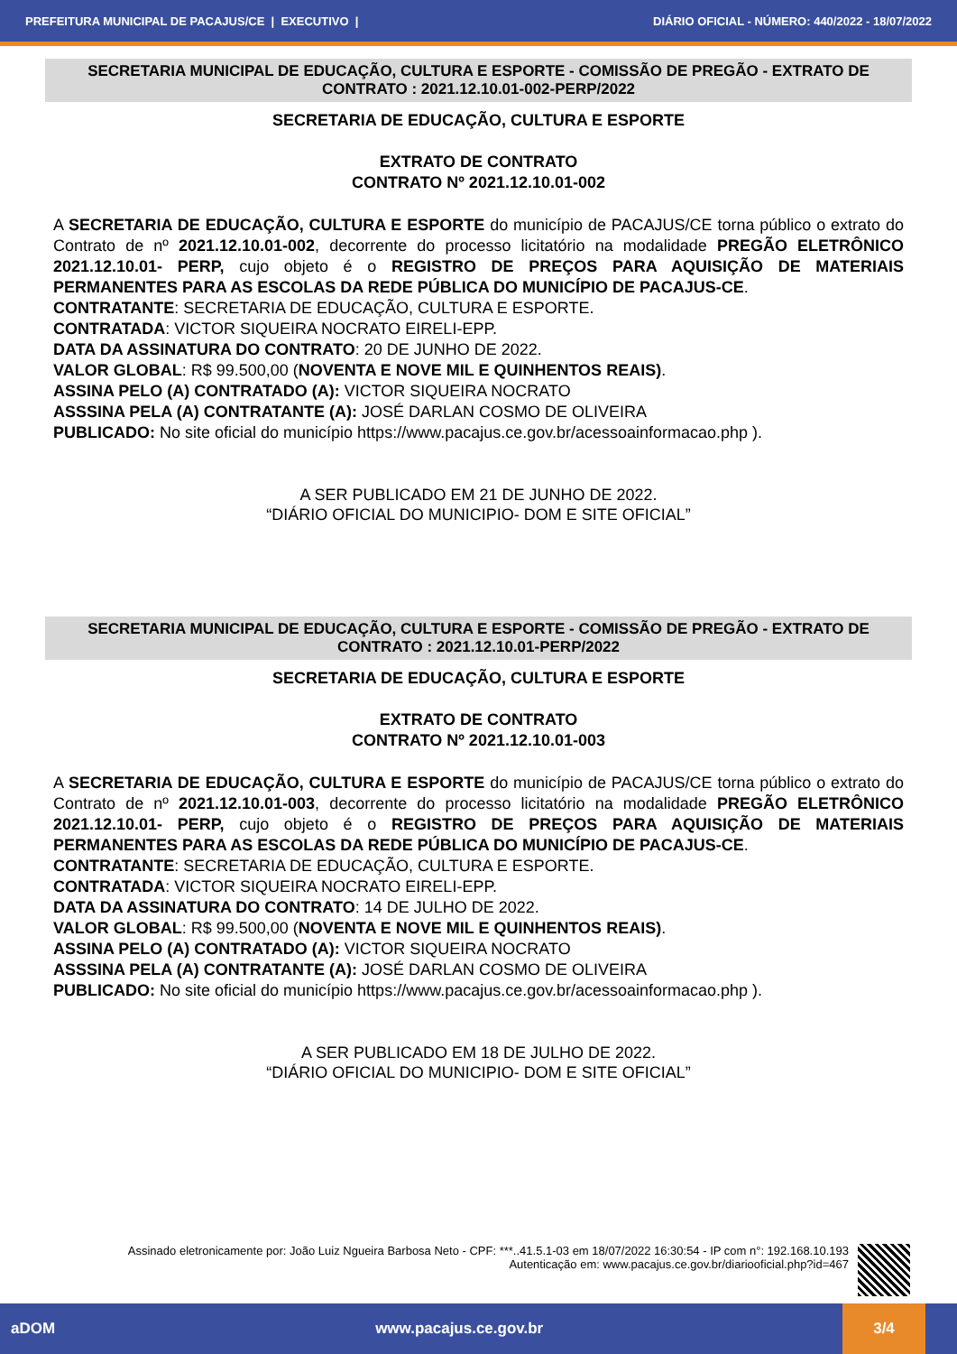PREFEITURA MUNICIPAL DE PACAJUS/CE | EXECUTIVO | DIÁRIO OFICIAL - NÚMERO: 440/2022 - 18/07/2022
SECRETARIA MUNICIPAL DE EDUCAÇÃO, CULTURA E ESPORTE - COMISSÃO DE PREGÃO - EXTRATO DE CONTRATO : 2021.12.10.01-002-PERP/2022
SECRETARIA DE EDUCAÇÃO, CULTURA E ESPORTE
EXTRATO DE CONTRATO
CONTRATO Nº 2021.12.10.01-002
A SECRETARIA DE EDUCAÇÃO, CULTURA E ESPORTE do município de PACAJUS/CE torna público o extrato do Contrato de nº 2021.12.10.01-002, decorrente do processo licitatório na modalidade PREGÃO ELETRÔNICO 2021.12.10.01- PERP, cujo objeto é o REGISTRO DE PREÇOS PARA AQUISIÇÃO DE MATERIAIS PERMANENTES PARA AS ESCOLAS DA REDE PÚBLICA DO MUNICÍPIO DE PACAJUS-CE.
CONTRATANTE: SECRETARIA DE EDUCAÇÃO, CULTURA E ESPORTE.
CONTRATADA: VICTOR SIQUEIRA NOCRATO EIRELI-EPP.
DATA DA ASSINATURA DO CONTRATO: 20 DE JUNHO DE 2022.
VALOR GLOBAL: R$ 99.500,00 (NOVENTA E NOVE MIL E QUINHENTOS REAIS).
ASSINA PELO (A) CONTRATADO (A): VICTOR SIQUEIRA NOCRATO
ASSSINA PELA (A) CONTRATANTE (A): JOSÉ DARLAN COSMO DE OLIVEIRA
PUBLICADO: No site oficial do município https://www.pacajus.ce.gov.br/acessoainformacao.php ).
A SER PUBLICADO EM 21 DE JUNHO DE 2022.
“DIÁRIO OFICIAL DO MUNICIPIO- DOM E SITE OFICIAL”
SECRETARIA MUNICIPAL DE EDUCAÇÃO, CULTURA E ESPORTE - COMISSÃO DE PREGÃO - EXTRATO DE CONTRATO : 2021.12.10.01-PERP/2022
SECRETARIA DE EDUCAÇÃO, CULTURA E ESPORTE
EXTRATO DE CONTRATO
CONTRATO Nº 2021.12.10.01-003
A SECRETARIA DE EDUCAÇÃO, CULTURA E ESPORTE do município de PACAJUS/CE torna público o extrato do Contrato de nº 2021.12.10.01-003, decorrente do processo licitatório na modalidade PREGÃO ELETRÔNICO 2021.12.10.01- PERP, cujo objeto é o REGISTRO DE PREÇOS PARA AQUISIÇÃO DE MATERIAIS PERMANENTES PARA AS ESCOLAS DA REDE PÚBLICA DO MUNICÍPIO DE PACAJUS-CE.
CONTRATANTE: SECRETARIA DE EDUCAÇÃO, CULTURA E ESPORTE.
CONTRATADA: VICTOR SIQUEIRA NOCRATO EIRELI-EPP.
DATA DA ASSINATURA DO CONTRATO: 14 DE JULHO DE 2022.
VALOR GLOBAL: R$ 99.500,00 (NOVENTA E NOVE MIL E QUINHENTOS REAIS).
ASSINA PELO (A) CONTRATADO (A): VICTOR SIQUEIRA NOCRATO
ASSSINA PELA (A) CONTRATANTE (A): JOSÉ DARLAN COSMO DE OLIVEIRA
PUBLICADO: No site oficial do município https://www.pacajus.ce.gov.br/acessoainformacao.php ).
A SER PUBLICADO EM 18 DE JULHO DE 2022.
“DIÁRIO OFICIAL DO MUNICIPIO- DOM E SITE OFICIAL”
Assinado eletronicamente por: João Luiz Ngueira Barbosa Neto - CPF: ***..41.5.1-03 em 18/07/2022 16:30:54 - IP com n°: 192.168.10.193
Autenticação em: www.pacajus.ce.gov.br/diariooficial.php?id=467
aDOM www.pacajus.ce.gov.br
3/4